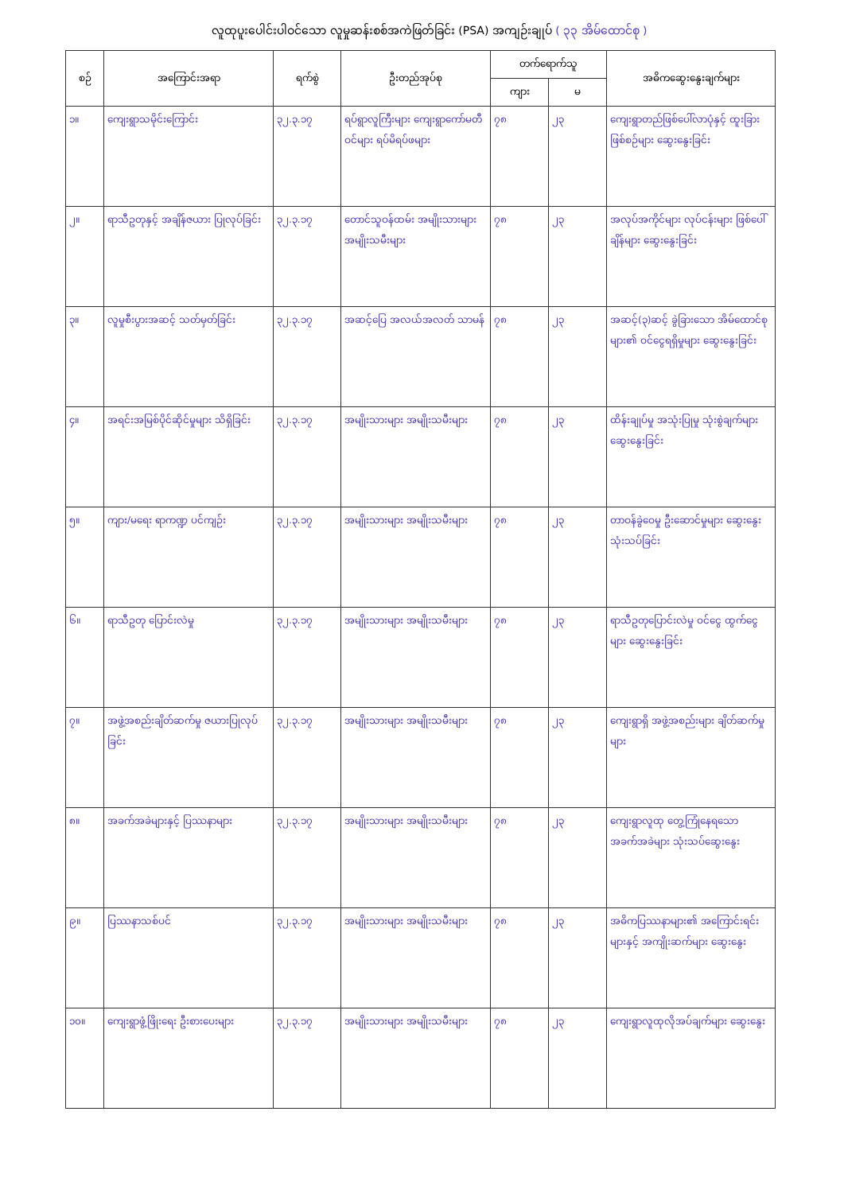လူထုပူးပေါင်းပါဝင်သော လူမှုဆန်းစစ်အကဲဖြတ်ခြင်း (PSA) အကျဉ်းချုပ် ( ၃၃ အိမ်ထောင်စု )
| စဉ် | အကြောင်းအရာ | ရက်စွဲ | ဦးတည်အုပ်စု | တက်ရောက်သူ | | အဓိကဆွေးနွေးချက်များ |
| --- | --- | --- | --- | --- | --- | --- |
| | | | | ကျား | မ | |
| ၁။ | ကျေးရွာသမိုင်းကြောင်း | ၃၂.၃.၁၇ | ရပ်ရွာလူကြီးများ ကျေးရွာကော်မတီဝင်များ ရပ်မိရပ်ဖများ | ၇၈ | ၂၃ | ကျေးရွာတည်ဖြစ်ပေါ်လာပုံနှင့် ထူးခြားဖြစ်စဉ်များ ဆွေးနွေးခြင်း |
| ၂။ | ရာသီဥတုနှင့် အချိန်ဇယား ပြုလုပ်ခြင်း | ၃၂.၃.၁၇ | တောင်သူဝန်ထမ်း အမျိုးသားများ အမျိုးသမီးများ | ၇၈ | ၂၃ | အလုပ်အကိုင်များ လုပ်ငန်းများ ဖြစ်ပေါ်ချိန်များ ဆွေးနွေးခြင်း |
| ၃။ | လူမှုစီးပွားအဆင့် သတ်မှတ်ခြင်း | ၃၂.၃.၁၇ | အဆင့်ပြေ အလယ်အလတ် သာမန် | ၇၈ | ၂၃ | အဆင့်(၃)ဆင့် ခွဲခြားသော အိမ်ထောင်စုများ၏ ဝင်ငွေရရှိမှုများ ဆွေးနွေးခြင်း |
| ၄။ | အရင်းအမြစ်ပိုင်ဆိုင်မှုများ သိရှိခြင်း | ၃၂.၃.၁၇ | အမျိုးသားများ အမျိုးသမီးများ | ၇၈ | ၂၃ | ထိန်းချုပ်မှု အသုံးပြုမှု သုံးစွဲချက်များ ဆွေးနွေးခြင်း |
| ၅။ | ကျား/မရေး ရာကဏ္ဍ ပင်ကျဉ်း | ၃၂.၃.၁၇ | အမျိုးသားများ အမျိုးသမီးများ | ၇၈ | ၂၃ | တာဝန်ခွဲဝေမှု ဦးဆောင်မှုများ ဆွေးနွေးသုံးသပ်ခြင်း |
| ၆။ | ရာသီဥတု ပြောင်းလဲမှု | ၃၂.၃.၁၇ | အမျိုးသားများ အမျိုးသမီးများ | ၇၈ | ၂၃ | ရာသီဥတုပြောင်းလဲမှု ဝင်ငွေ ထွက်ငွေများ ဆွေးနွေးခြင်း |
| ၇။ | အဖွဲ့အစည်းချိတ်ဆက်မှု ဇယားပြုလုပ်ခြင်း | ၃၂.၃.၁၇ | အမျိုးသားများ အမျိုးသမီးများ | ၇၈ | ၂၃ | ကျေးရွာရှိ အဖွဲ့အစည်းများ ချိတ်ဆက်မှုများ |
| ၈။ | အခက်အခဲများနှင့် ပြဿနာများ | ၃၂.၃.၁၇ | အမျိုးသားများ အမျိုးသမီးများ | ၇၈ | ၂၃ | ကျေးရွာလူထု တွေ့ကြုံနေရသော အခက်အခဲများ သုံးသပ်ဆွေးနွေး |
| ၉။ | ပြဿနာသစ်ပင် | ၃၂.၃.၁၇ | အမျိုးသားများ အမျိုးသမီးများ | ၇၈ | ၂၃ | အဓိကပြဿနာများ၏ အကြောင်းရင်းများနှင့် အကျိုးဆက်များ ဆွေးနွေး |
| ၁၀။ | ကျေးရွာဖွံ့ဖြိုးရေး ဦးစားပေးများ | ၃၂.၃.၁၇ | အမျိုးသားများ အမျိုးသမီးများ | ၇၈ | ၂၃ | ကျေးရွာလူထုလိုအပ်ချက်များ ဆွေးနွေး |